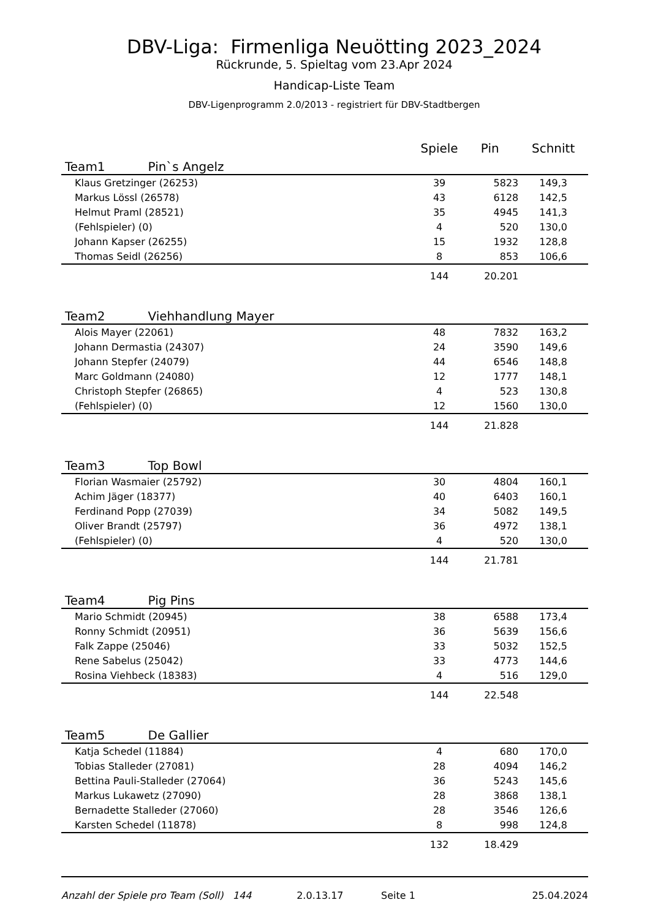DBV-Liga: Firmenliga Neuötting 2023_2024
Rückrunde, 5. Spieltag vom 23.Apr 2024
Handicap-Liste Team
DBV-Ligenprogramm 2.0/2013 - registriert für DBV-Stadtbergen
| | Spiele | Pin | Schnitt |
| --- | --- | --- | --- |
| Team1 Pin`s Angelz | | | |
| Klaus Gretzinger (26253) | 39 | 5823 | 149,3 |
| Markus Lössl (26578) | 43 | 6128 | 142,5 |
| Helmut Praml (28521) | 35 | 4945 | 141,3 |
| (Fehlspieler) (0) | 4 | 520 | 130,0 |
| Johann Kapser (26255) | 15 | 1932 | 128,8 |
| Thomas Seidl (26256) | 8 | 853 | 106,6 |
| | 144 | 20.201 | |
| Team2 Viehhandlung Mayer | | | |
| Alois Mayer (22061) | 48 | 7832 | 163,2 |
| Johann Dermastia (24307) | 24 | 3590 | 149,6 |
| Johann Stepfer (24079) | 44 | 6546 | 148,8 |
| Marc Goldmann (24080) | 12 | 1777 | 148,1 |
| Christoph Stepfer (26865) | 4 | 523 | 130,8 |
| (Fehlspieler) (0) | 12 | 1560 | 130,0 |
| | 144 | 21.828 | |
| Team3 Top Bowl | | | |
| Florian Wasmaier (25792) | 30 | 4804 | 160,1 |
| Achim Jäger (18377) | 40 | 6403 | 160,1 |
| Ferdinand Popp (27039) | 34 | 5082 | 149,5 |
| Oliver Brandt (25797) | 36 | 4972 | 138,1 |
| (Fehlspieler) (0) | 4 | 520 | 130,0 |
| | 144 | 21.781 | |
| Team4 Pig Pins | | | |
| Mario Schmidt (20945) | 38 | 6588 | 173,4 |
| Ronny Schmidt (20951) | 36 | 5639 | 156,6 |
| Falk Zappe (25046) | 33 | 5032 | 152,5 |
| Rene Sabelus (25042) | 33 | 4773 | 144,6 |
| Rosina Viehbeck (18383) | 4 | 516 | 129,0 |
| | 144 | 22.548 | |
| Team5 De Gallier | | | |
| Katja Schedel (11884) | 4 | 680 | 170,0 |
| Tobias Stalleder (27081) | 28 | 4094 | 146,2 |
| Bettina Pauli-Stalleder (27064) | 36 | 5243 | 145,6 |
| Markus Lukawetz (27090) | 28 | 3868 | 138,1 |
| Bernadette Stalleder (27060) | 28 | 3546 | 126,6 |
| Karsten Schedel (11878) | 8 | 998 | 124,8 |
| | 132 | 18.429 | |
Anzahl der Spiele pro Team (Soll) 144 2.0.13.17 Seite 1 25.04.2024